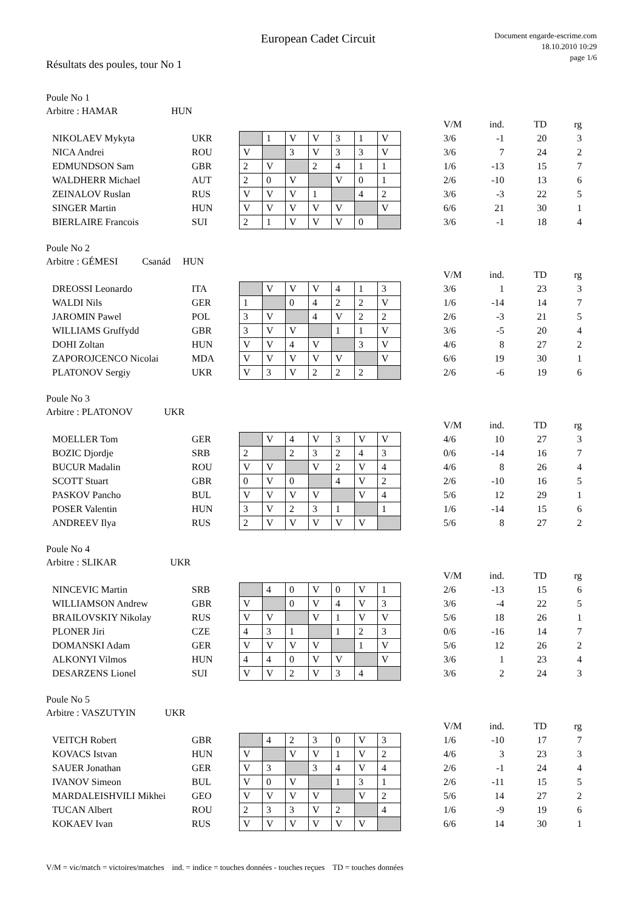European Cadet Circuit
Document engarde-escrime.com
18.10.2010 10:29
page 1/6
Résultats des poules, tour No 1
Poule No 1
Arbitre : HAMAR HUN
| | | | | | | | | | | V/M | ind. | TD | rg |
| NIKOLAEV Mykyta | UKR | | 1 | V | V | 3 | 1 | V | | 3/6 | -1 | 20 | 3 |
| NICA Andrei | ROU | V | | 3 | V | 3 | 3 | V | | 3/6 | 7 | 24 | 2 |
| EDMUNDSON Sam | GBR | 2 | V | | 2 | 4 | 1 | 1 | | 1/6 | -13 | 15 | 7 |
| WALDHERR Michael | AUT | 2 | 0 | V | | V | 0 | 1 | | 2/6 | -10 | 13 | 6 |
| ZEINALOV Ruslan | RUS | V | V | V | 1 | | 4 | 2 | | 3/6 | -3 | 22 | 5 |
| SINGER Martin | HUN | V | V | V | V | V | | V | | 6/6 | 21 | 30 | 1 |
| BIERLAIRE Francois | SUI | 2 | 1 | V | V | V | 0 | | | 3/6 | -1 | 18 | 4 |
Poule No 2
Arbitre : GÉMESI Csanád HUN
| | | | | | | | | | | V/M | ind. | TD | rg |
| DREOSSI Leonardo | ITA | | V | V | V | 4 | 1 | 3 | | 3/6 | 1 | 23 | 3 |
| WALDI Nils | GER | 1 | | 0 | 4 | 2 | 2 | V | | 1/6 | -14 | 14 | 7 |
| JAROMIN Pawel | POL | 3 | V | | 4 | V | 2 | 2 | | 2/6 | -3 | 21 | 5 |
| WILLIAMS Gruffydd | GBR | 3 | V | V | | 1 | 1 | V | | 3/6 | -5 | 20 | 4 |
| DOHI Zoltan | HUN | V | V | 4 | V | | 3 | V | | 4/6 | 8 | 27 | 2 |
| ZAPOROJCENCO Nicolai | MDA | V | V | V | V | V | | V | | 6/6 | 19 | 30 | 1 |
| PLATONOV Sergiy | UKR | V | 3 | V | 2 | 2 | 2 | | | 2/6 | -6 | 19 | 6 |
Poule No 3
Arbitre : PLATONOV UKR
| | | | | | | | | | | V/M | ind. | TD | rg |
| MOELLER Tom | GER | | V | 4 | V | 3 | V | V | | 4/6 | 10 | 27 | 3 |
| BOZIC Djordje | SRB | 2 | | 2 | 3 | 2 | 4 | 3 | | 0/6 | -14 | 16 | 7 |
| BUCUR Madalin | ROU | V | V | | V | 2 | V | 4 | | 4/6 | 8 | 26 | 4 |
| SCOTT Stuart | GBR | 0 | V | 0 | | 4 | V | 2 | | 2/6 | -10 | 16 | 5 |
| PASKOV Pancho | BUL | V | V | V | V | | V | 4 | | 5/6 | 12 | 29 | 1 |
| POSER Valentin | HUN | 3 | V | 2 | 3 | 1 | | 1 | | 1/6 | -14 | 15 | 6 |
| ANDREEV Ilya | RUS | 2 | V | V | V | V | V | | | 5/6 | 8 | 27 | 2 |
Poule No 4
Arbitre : SLIKAR UKR
| | | | | | | | | | | V/M | ind. | TD | rg |
| NINCEVIC Martin | SRB | | 4 | 0 | V | 0 | V | 1 | | 2/6 | -13 | 15 | 6 |
| WILLIAMSON Andrew | GBR | V | | 0 | V | 4 | V | 3 | | 3/6 | -4 | 22 | 5 |
| BRAILOVSKIY Nikolay | RUS | V | V | | V | 1 | V | V | | 5/6 | 18 | 26 | 1 |
| PLONER Jiri | CZE | 4 | 3 | 1 | | 1 | 2 | 3 | | 0/6 | -16 | 14 | 7 |
| DOMANSKI Adam | GER | V | V | V | V | | 1 | V | | 5/6 | 12 | 26 | 2 |
| ALKONYI Vilmos | HUN | 4 | 4 | 0 | V | V | | V | | 3/6 | 1 | 23 | 4 |
| DESARZENS Lionel | SUI | V | V | 2 | V | 3 | 4 | | | 3/6 | 2 | 24 | 3 |
Poule No 5
Arbitre : VASZUTYIN UKR
| | | | | | | | | | | V/M | ind. | TD | rg |
| VEITCH Robert | GBR | | 4 | 2 | 3 | 0 | V | 3 | | 1/6 | -10 | 17 | 7 |
| KOVACS Istvan | HUN | V | | V | V | 1 | V | 2 | | 4/6 | 3 | 23 | 3 |
| SAUER Jonathan | GER | V | 3 | | 3 | 4 | V | 4 | | 2/6 | -1 | 24 | 4 |
| IVANOV Simeon | BUL | V | 0 | V | | 1 | 3 | 1 | | 2/6 | -11 | 15 | 5 |
| MARDALEISHVILI Mikhei | GEO | V | V | V | V | | V | 2 | | 5/6 | 14 | 27 | 2 |
| TUCAN Albert | ROU | 2 | 3 | 3 | V | 2 | | 4 | | 1/6 | -9 | 19 | 6 |
| KOKAEV Ivan | RUS | V | V | V | V | V | V | | | 6/6 | 14 | 30 | 1 |
V/M = vic/match = victoires/matches ind. = indice = touches données - touches reçues TD = touches données